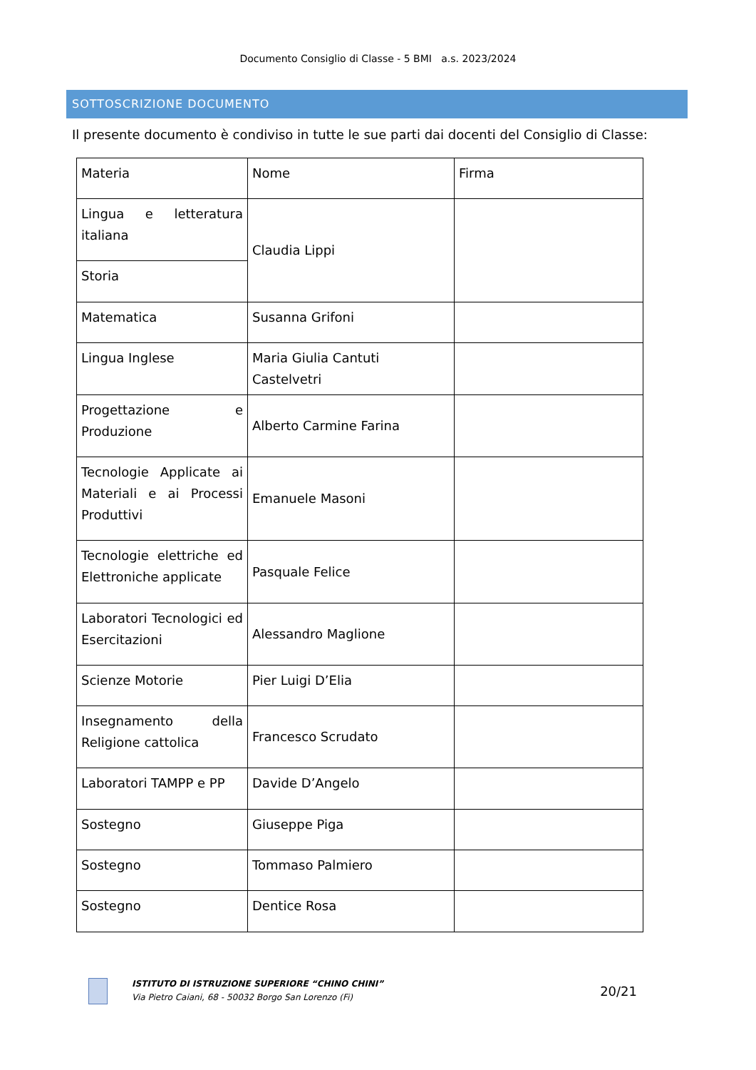Documento Consiglio di Classe - 5 BMI a.s. 2023/2024
SOTTOSCRIZIONE DOCUMENTO
Il presente documento è condiviso in tutte le sue parti dai docenti del Consiglio di Classe:
| Materia | Nome | Firma |
| Lingua e letteratura italiana | Claudia Lippi | |
| Storia | | |
| Matematica | Susanna Grifoni | |
| Lingua Inglese | Maria Giulia Cantuti Castelvetri | |
| Progettazione e Produzione | Alberto Carmine Farina | |
| Tecnologie Applicate ai Materiali e ai Processi Produttivi | Emanuele Masoni | |
| Tecnologie elettriche ed Elettroniche applicate | Pasquale Felice | |
| Laboratori Tecnologici ed Esercitazioni | Alessandro Maglione | |
| Scienze Motorie | Pier Luigi D’Elia | |
| Insegnamento della Religione cattolica | Francesco Scrudato | |
| Laboratori TAMPP e PP | Davide D’Angelo | |
| Sostegno | Giuseppe Piga | |
| Sostegno | Tommaso Palmiero | |
| Sostegno | Dentice Rosa | |
ISTITUTO DI ISTRUZIONE SUPERIORE “CHINO CHINI”
Via Pietro Caiani, 68 - 50032 Borgo San Lorenzo (Fi)
20/21